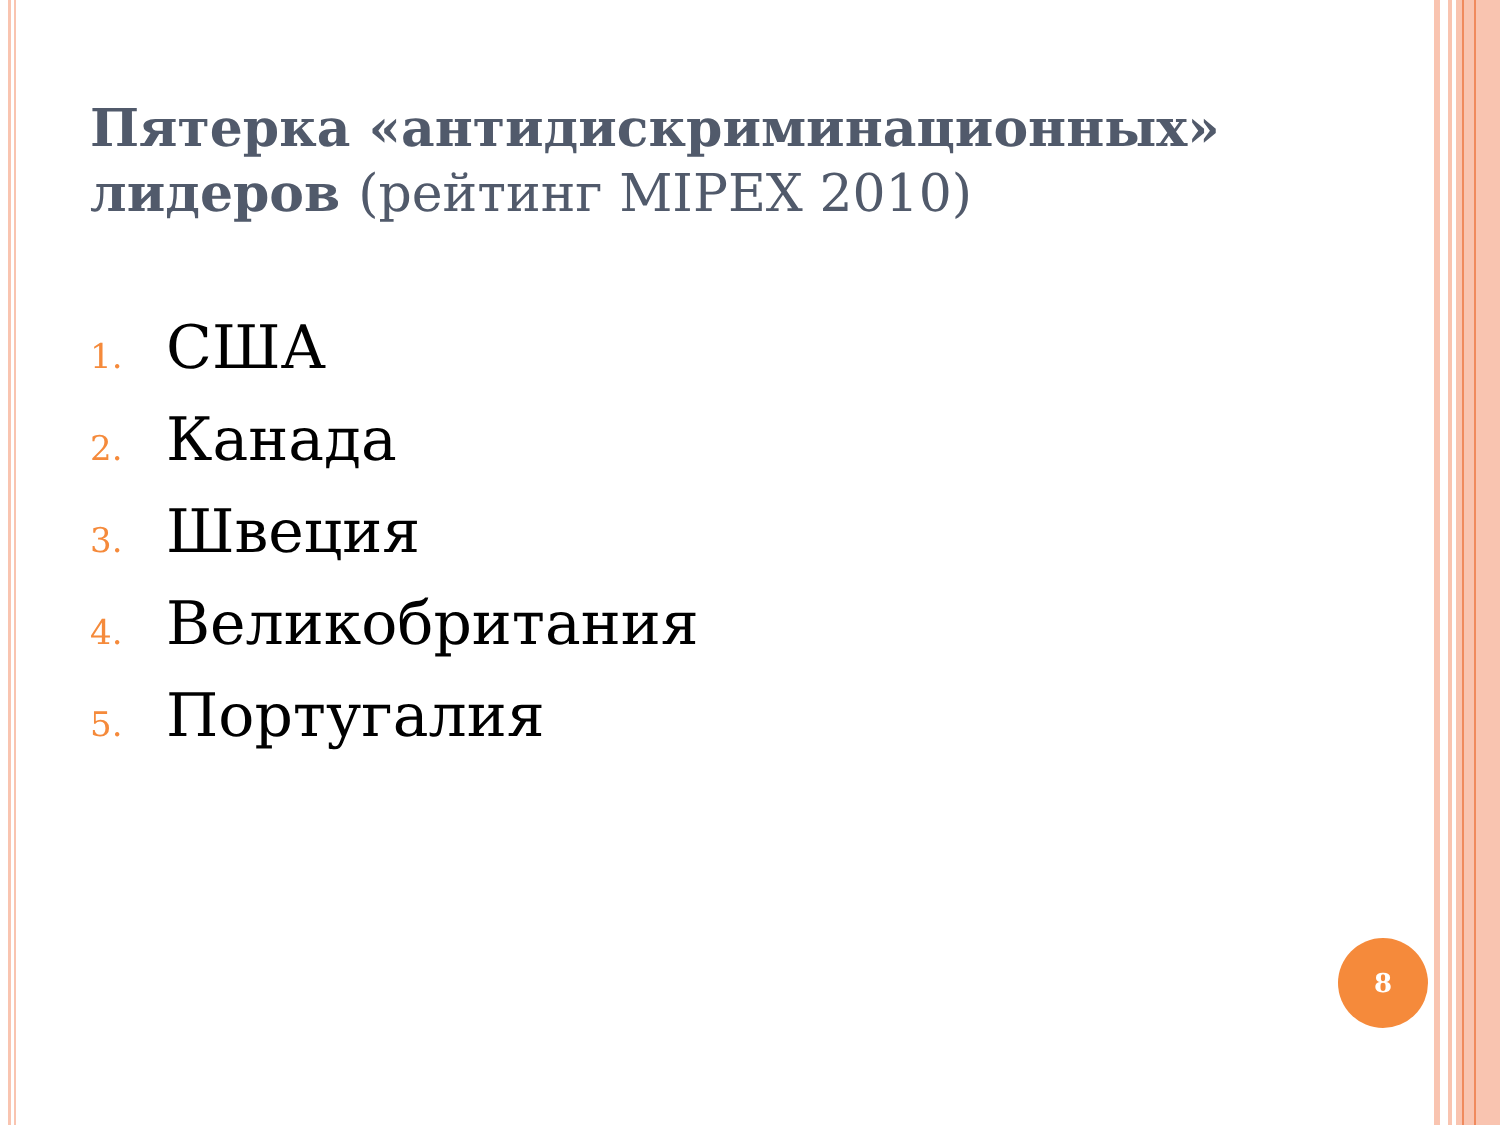Пятерка «антидискриминационных» лидеров (рейтинг MIPEX 2010)
1. США
2. Канада
3. Швеция
4. Великобритания
5. Португалия
8